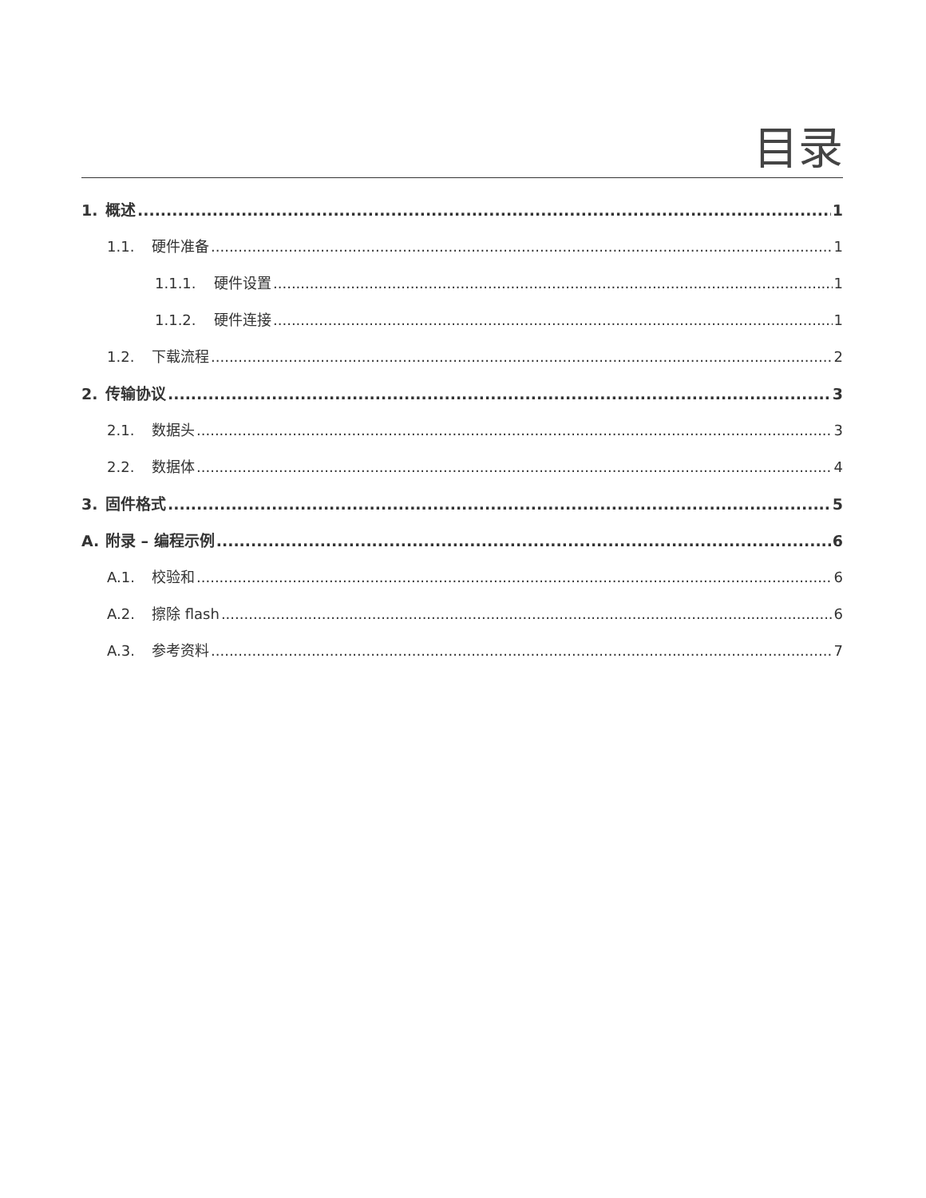目录
1. 概述 1
1.1. 硬件准备 1
1.1.1. 硬件设置 1
1.1.2. 硬件连接 1
1.2. 下载流程 2
2. 传输协议 3
2.1. 数据头 3
2.2. 数据体 4
3. 固件格式 5
A. 附录 – 编程示例 6
A.1. 校验和 6
A.2. 擦除 flash 6
A.3. 参考资料 7